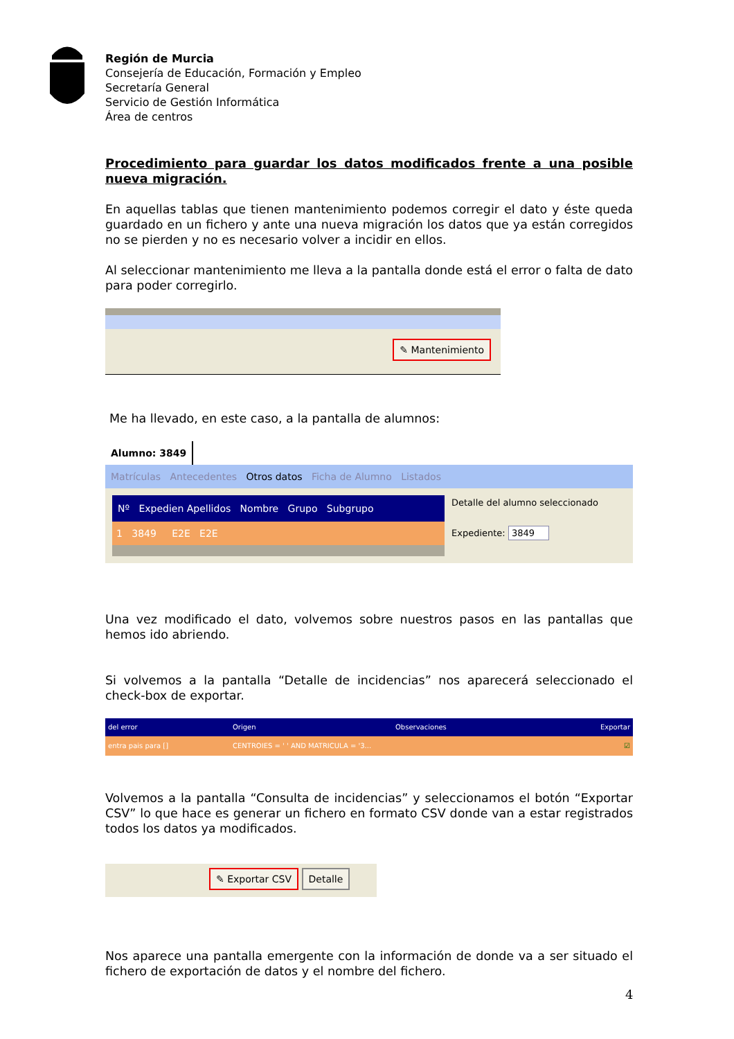Región de Murcia
Consejería de Educación, Formación y Empleo
Secretaría General
Servicio de Gestión Informática
Área de centros
Procedimiento para guardar los datos modificados frente a una posible nueva migración.
En aquellas tablas que tienen mantenimiento podemos corregir el dato y éste queda guardado en un fichero y ante una nueva migración los datos que ya están corregidos no se pierden y no es necesario volver a incidir en ellos.
Al seleccionar mantenimiento me lleva a la pantalla donde está el error o falta de dato para poder corregirlo.
✎ Mantenimiento
Me ha llevado, en este caso, a la pantalla de alumnos:
Alumno: 3849
Matrículas Antecedentes Otros datos Ficha de Alumno Listados
Nº Expedien Apellidos Nombre Grupo Subgrupo
1 3849 E2E E2E
Detalle del alumno seleccionado
Expediente: 3849
Una vez modificado el dato, volvemos sobre nuestros pasos en las pantallas que hemos ido abriendo.
Si volvemos a la pantalla “Detalle de incidencias” nos aparecerá seleccionado el check-box de exportar.
del error Origen Observaciones Exportar
entra pais para [] CENTROIES = ' ' AND MATRICULA = '3... ☑
Volvemos a la pantalla “Consulta de incidencias” y seleccionamos el botón “Exportar CSV” lo que hace es generar un fichero en formato CSV donde van a estar registrados todos los datos ya modificados.
✎ Exportar CSV Detalle
Nos aparece una pantalla emergente con la información de donde va a ser situado el fichero de exportación de datos y el nombre del fichero.
4